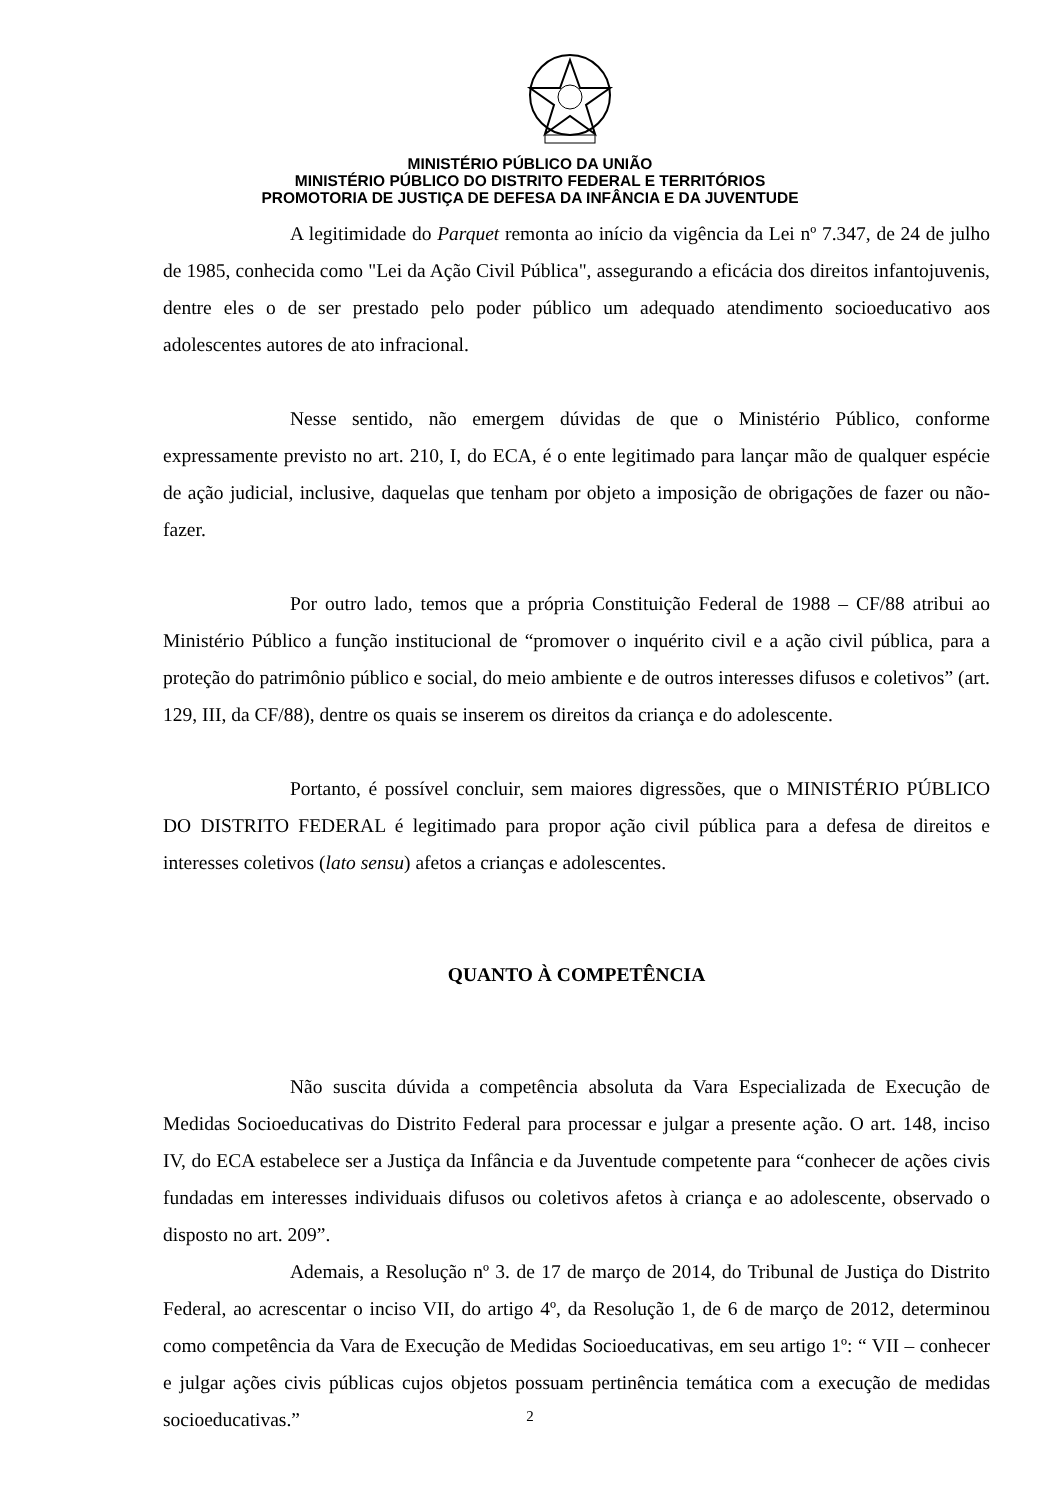MINISTÉRIO PÚBLICO DA UNIÃO
MINISTÉRIO PÚBLICO DO DISTRITO FEDERAL E TERRITÓRIOS
PROMOTORIA DE JUSTIÇA DE DEFESA DA INFÂNCIA E DA JUVENTUDE
A legitimidade do Parquet remonta ao início da vigência da Lei nº 7.347, de 24 de julho de 1985, conhecida como "Lei da Ação Civil Pública", assegurando a eficácia dos direitos infantojuvenis, dentre eles o de ser prestado pelo poder público um adequado atendimento socioeducativo aos adolescentes autores de ato infracional.
Nesse sentido, não emergem dúvidas de que o Ministério Público, conforme expressamente previsto no art. 210, I, do ECA, é o ente legitimado para lançar mão de qualquer espécie de ação judicial, inclusive, daquelas que tenham por objeto a imposição de obrigações de fazer ou não-fazer.
Por outro lado, temos que a própria Constituição Federal de 1988 – CF/88 atribui ao Ministério Público a função institucional de “promover o inquérito civil e a ação civil pública, para a proteção do patrimônio público e social, do meio ambiente e de outros interesses difusos e coletivos” (art. 129, III, da CF/88), dentre os quais se inserem os direitos da criança e do adolescente.
Portanto, é possível concluir, sem maiores digressões, que o MINISTÉRIO PÚBLICO DO DISTRITO FEDERAL é legitimado para propor ação civil pública para a defesa de direitos e interesses coletivos (lato sensu) afetos a crianças e adolescentes.
QUANTO À COMPETÊNCIA
Não suscita dúvida a competência absoluta da Vara Especializada de Execução de Medidas Socioeducativas do Distrito Federal para processar e julgar a presente ação. O art. 148, inciso IV, do ECA estabelece ser a Justiça da Infância e da Juventude competente para “conhecer de ações civis fundadas em interesses individuais difusos ou coletivos afetos à criança e ao adolescente, observado o disposto no art. 209”.
Ademais, a Resolução nº 3. de 17 de março de 2014, do Tribunal de Justiça do Distrito Federal, ao acrescentar o inciso VII, do artigo 4º, da Resolução 1, de 6 de março de 2012, determinou como competência da Vara de Execução de Medidas Socioeducativas, em seu artigo 1º: “ VII – conhecer e julgar ações civis públicas cujos objetos possuam pertinência temática com a execução de medidas socioeducativas.”
2